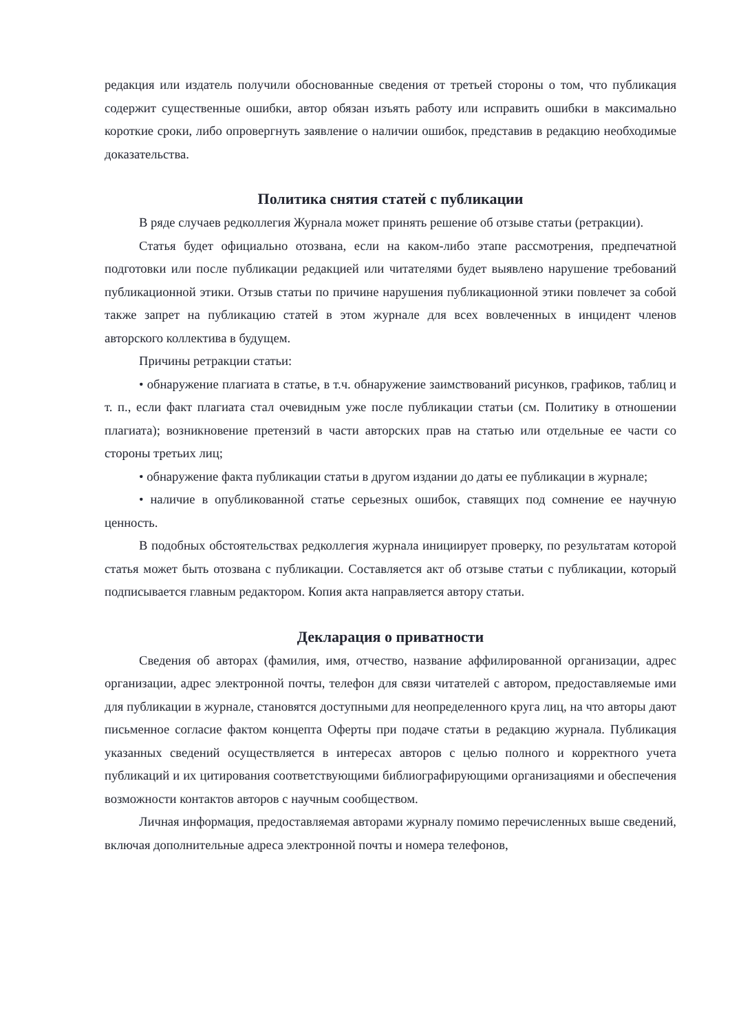редакция или издатель получили обоснованные сведения от третьей стороны о том, что публикация содержит существенные ошибки, автор обязан изъять работу или исправить ошибки в максимально короткие сроки, либо опровергнуть заявление о наличии ошибок, представив в редакцию необходимые доказательства.
Политика снятия статей с публикации
В ряде случаев редколлегия Журнала может принять решение об отзыве статьи (ретракции).
Статья будет официально отозвана, если на каком-либо этапе рассмотрения, предпечатной подготовки или после публикации редакцией или читателями будет выявлено нарушение требований публикационной этики. Отзыв статьи по причине нарушения публикационной этики повлечет за собой также запрет на публикацию статей в этом журнале для всех вовлеченных в инцидент членов авторского коллектива в будущем.
Причины ретракции статьи:
• обнаружение плагиата в статье, в т.ч. обнаружение заимствований рисунков, графиков, таблиц и т. п., если факт плагиата стал очевидным уже после публикации статьи (см. Политику в отношении плагиата); возникновение претензий в части авторских прав на статью или отдельные ее части со стороны третьих лиц;
• обнаружение факта публикации статьи в другом издании до даты ее публикации в журнале;
• наличие в опубликованной статье серьезных ошибок, ставящих под сомнение ее научную ценность.
В подобных обстоятельствах редколлегия журнала инициирует проверку, по результатам которой статья может быть отозвана с публикации. Составляется акт об отзыве статьи с публикации, который подписывается главным редактором. Копия акта направляется автору статьи.
Декларация о приватности
Сведения об авторах (фамилия, имя, отчество, название аффилированной организации, адрес организации, адрес электронной почты, телефон для связи читателей с автором, предоставляемые ими для публикации в журнале, становятся доступными для неопределенного круга лиц, на что авторы дают письменное согласие фактом концепта Оферты при подаче статьи в редакцию журнала. Публикация указанных сведений осуществляется в интересах авторов с целью полного и корректного учета публикаций и их цитирования соответствующими библиографирующими организациями и обеспечения возможности контактов авторов с научным сообществом.
Личная информация, предоставляемая авторами журналу помимо перечисленных выше сведений, включая дополнительные адреса электронной почты и номера телефонов,